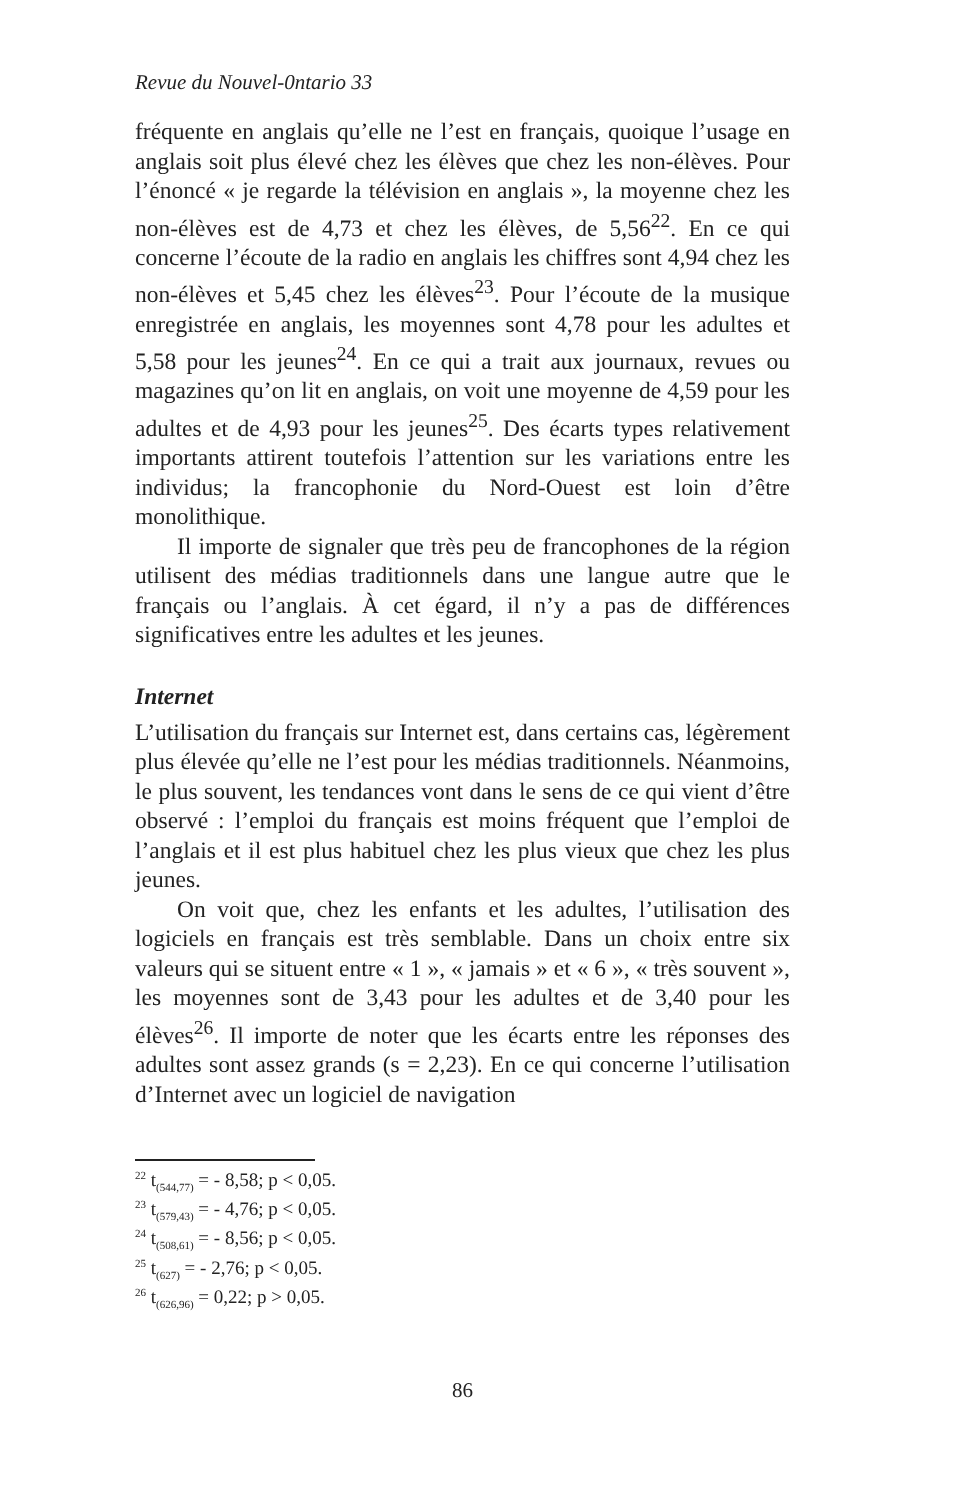Revue du Nouvel-0ntario 33
fréquente en anglais qu’elle ne l’est en français, quoique l’usage en anglais soit plus élevé chez les élèves que chez les non-élèves. Pour l’énoncé « je regarde la télévision en anglais », la moyenne chez les non-élèves est de 4,73 et chez les élèves, de 5,56<sup>22</sup>. En ce qui concerne l’écoute de la radio en anglais les chiffres sont 4,94 chez les non-élèves et 5,45 chez les élèves<sup>23</sup>. Pour l’écoute de la musique enregistrée en anglais, les moyennes sont 4,78 pour les adultes et 5,58 pour les jeunes<sup>24</sup>. En ce qui a trait aux journaux, revues ou magazines qu’on lit en anglais, on voit une moyenne de 4,59 pour les adultes et de 4,93 pour les jeunes<sup>25</sup>. Des écarts types relativement importants attirent toutefois l’attention sur les variations entre les individus; la francophonie du Nord-Ouest est loin d’être monolithique.
Il importe de signaler que très peu de francophones de la région utilisent des médias traditionnels dans une langue autre que le français ou l’anglais. À cet égard, il n’y a pas de différences significatives entre les adultes et les jeunes.
Internet
L’utilisation du français sur Internet est, dans certains cas, légèrement plus élevée qu’elle ne l’est pour les médias traditionnels. Néanmoins, le plus souvent, les tendances vont dans le sens de ce qui vient d’être observé : l’emploi du français est moins fréquent que l’emploi de l’anglais et il est plus habituel chez les plus vieux que chez les plus jeunes.
On voit que, chez les enfants et les adultes, l’utilisation des logiciels en français est très semblable. Dans un choix entre six valeurs qui se situent entre « 1 », « jamais » et « 6 », « très souvent », les moyennes sont de 3,43 pour les adultes et de 3,40 pour les élèves<sup>26</sup>. Il importe de noter que les écarts entre les réponses des adultes sont assez grands (s = 2,23). En ce qui concerne l’utilisation d’Internet avec un logiciel de navigation
<sup>22</sup> t<sub>(544,77)</sub> = - 8,58; p < 0,05.
<sup>23</sup> t<sub>(579,43)</sub> = - 4,76; p < 0,05.
<sup>24</sup> t<sub>(508,61)</sub> = - 8,56; p < 0,05.
<sup>25</sup> t<sub>(627)</sub> = - 2,76; p < 0,05.
<sup>26</sup> t<sub>(626,96)</sub> = 0,22; p > 0,05.
86